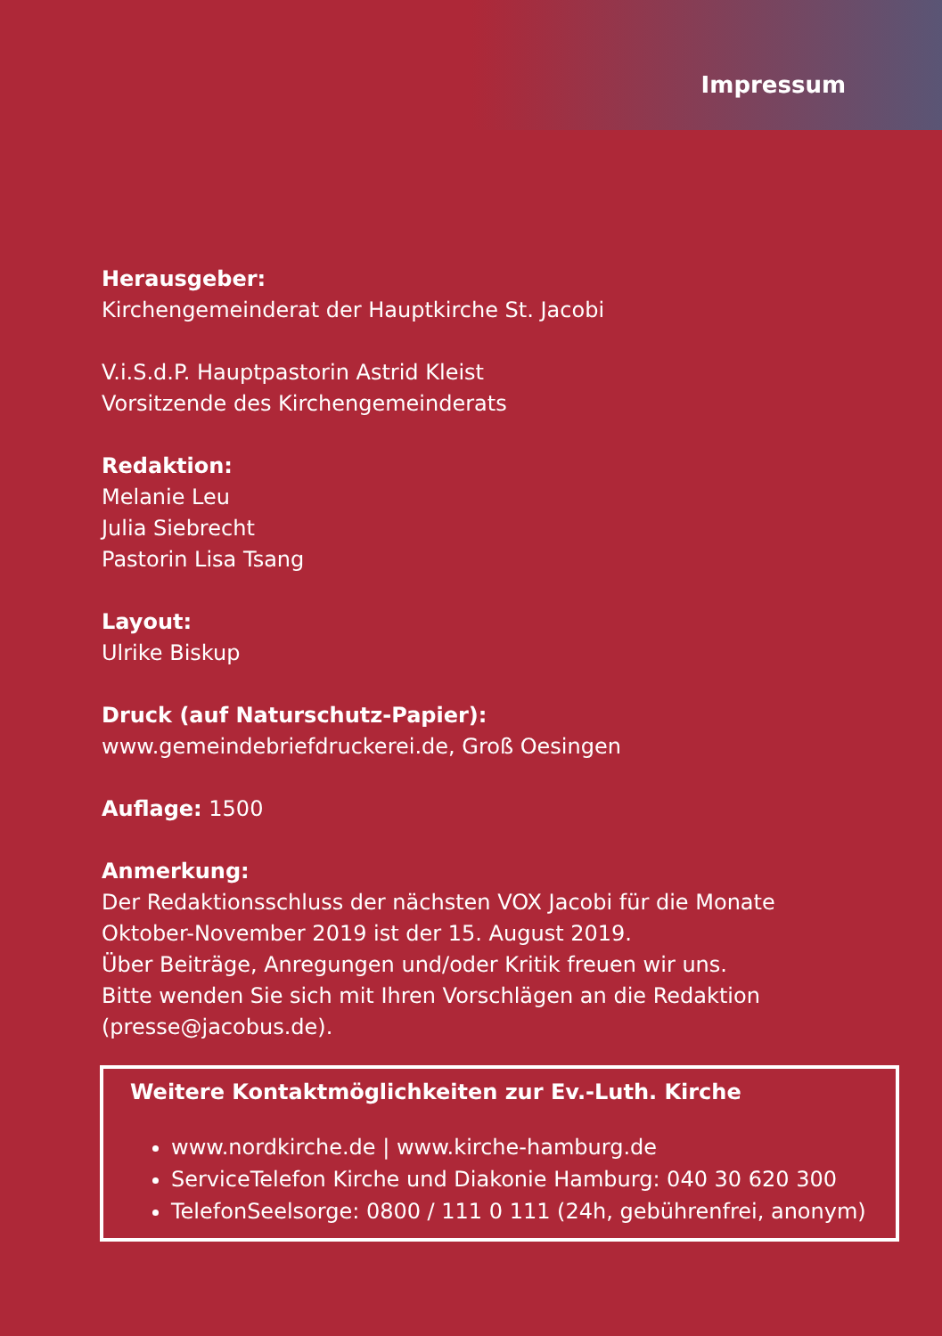Impressum
Herausgeber:
Kirchengemeinderat der Hauptkirche St. Jacobi
V.i.S.d.P. Hauptpastorin Astrid Kleist
Vorsitzende des Kirchengemeinderats
Redaktion:
Melanie Leu
Julia Siebrecht
Pastorin Lisa Tsang
Layout:
Ulrike Biskup
Druck (auf Naturschutz-Papier):
www.gemeindebriefdruckerei.de, Groß Oesingen
Auflage: 1500
Anmerkung:
Der Redaktionsschluss der nächsten VOX Jacobi für die Monate
Oktober-November 2019 ist der 15. August 2019.
Über Beiträge, Anregungen und/oder Kritik freuen wir uns.
Bitte wenden Sie sich mit Ihren Vorschlägen an die Redaktion
(presse@jacobus.de).
Weitere Kontaktmöglichkeiten zur Ev.-Luth. Kirche
www.nordkirche.de | www.kirche-hamburg.de
ServiceTelefon Kirche und Diakonie Hamburg: 040 30 620 300
TelefonSeelsorge: 0800 / 111 0 111 (24h, gebührenfrei, anonym)